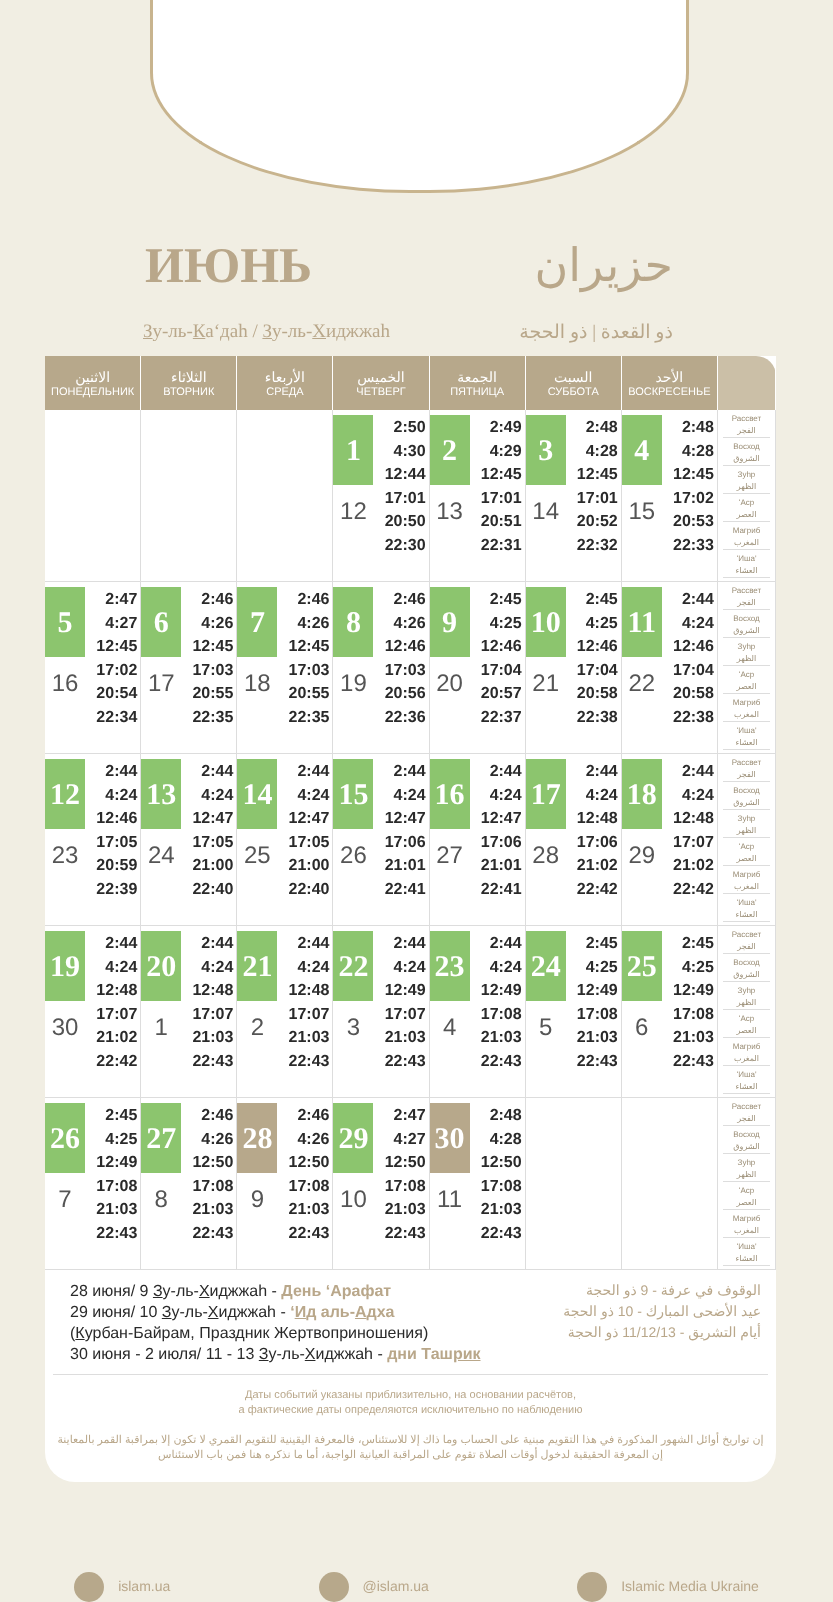ИЮНЬ حزيران
Зу-ль-Каʻдаh / Зу-ль-Хиджжаh ذو القعدة | ذو الحجة
| الاثنين ПОНЕДЕЛЬНИК | الثلاثاء ВТОРНИК | الأربعاء СРЕДА | الخميس ЧЕТВЕРГ | الجمعة ПЯТНИЦА | السبت СУББОТА | الأحد ВОСКРЕСЕНЬЕ | |
| --- | --- | --- | --- | --- | --- | --- | --- |
| | | | 1 12 2:50 4:30 12:44 17:01 20:50 22:30 | 2 13 2:49 4:29 12:45 17:01 20:51 22:31 | 3 14 2:48 4:28 12:45 17:01 20:52 22:32 | 4 15 2:48 4:28 12:45 17:02 20:53 22:33 | Рассвет الفجر Восход الشروق Зуhр الظهر ʻАср العصر Магриб المغرب ʻИша' العشاء |
| 5 16 2:47 4:27 12:45 17:02 20:54 22:34 | 6 17 2:46 4:26 12:45 17:03 20:55 22:35 | 7 18 2:46 4:26 12:45 17:03 20:55 22:35 | 8 19 2:46 4:26 12:46 17:03 20:56 22:36 | 9 20 2:45 4:25 12:46 17:04 20:57 22:37 | 10 21 2:45 4:25 12:46 17:04 20:58 22:38 | 11 22 2:44 4:24 12:46 17:04 20:58 22:38 | Рассвет الفجر Восход الشروق Зуhр الظهر ʻАср العصر Магриб المغرب ʻИша' العشاء |
| 12 23 2:44 4:24 12:46 17:05 20:59 22:39 | 13 24 2:44 4:24 12:47 17:05 21:00 22:40 | 14 25 2:44 4:24 12:47 17:05 21:00 22:40 | 15 26 2:44 4:24 12:47 17:06 21:01 22:41 | 16 27 2:44 4:24 12:47 17:06 21:01 22:41 | 17 28 2:44 4:24 12:48 17:06 21:02 22:42 | 18 29 2:44 4:24 12:48 17:07 21:02 22:42 | Рассвет الفجر Восход الشروق Зуhр الظهر ʻАср العصر Магриб المغرب ʻИша' العشاء |
| 19 30 2:44 4:24 12:48 17:07 21:02 22:42 | 20 1 2:44 4:24 12:48 17:07 21:03 22:43 | 21 2 2:44 4:24 12:48 17:07 21:03 22:43 | 22 3 2:44 4:24 12:49 17:07 21:03 22:43 | 23 4 2:44 4:24 12:49 17:08 21:03 22:43 | 24 5 2:45 4:25 12:49 17:08 21:03 22:43 | 25 6 2:45 4:25 12:49 17:08 21:03 22:43 | Рассвет الفجر Восход الشروق Зуhр الظهر ʻАср العصر Магриб المغرب ʻИша' العشاء |
| 26 7 2:45 4:25 12:49 17:08 21:03 22:43 | 27 8 2:46 4:26 12:50 17:08 21:03 22:43 | 28 9 2:46 4:26 12:50 17:08 21:03 22:43 | 29 10 2:47 4:27 12:50 17:08 21:03 22:43 | 30 11 2:48 4:28 12:50 17:08 21:03 22:43 | | | Рассвет الفجر Восход الشروق Зуhр الظهر ʻАср العصر Магриб المغرب ʻИша' العشاء |
28 июня/ 9 Зу-ль-Хиджжаh - День ʻАрафат
29 июня/ 10 Зу-ль-Хиджжаh - ʻИд аль-Адха
(Курбан-Байрам, Праздник Жертвоприношения)
30 июня - 2 июля/ 11 - 13 Зу-ль-Хиджжаh - дни Ташрик
الوقوف في عرفة - 9 ذو الحجة
عيد الأضحى المبارك - 10 ذو الحجة
أيام التشريق - 11/12/13 ذو الحجة
Даты событий указаны приблизительно, на основании расчётов,
а фактические даты определяются исключительно по наблюдению
إن تواريخ أوائل الشهور المذكورة في هذا التقويم مبنية على الحساب وما ذاك إلا للاستئناس، فالمعرفة اليقينية للتقويم القمري لا تكون إلا بمراقبة القمر بالمعاينة
إن المعرفة الحقيقية لدخول أوقات الصلاة تقوم على المراقبة العيانية الواجبة، أما ما نذكره هنا فمن باب الاستئناس
islam.ua @islam.ua Islamic Media Ukraine